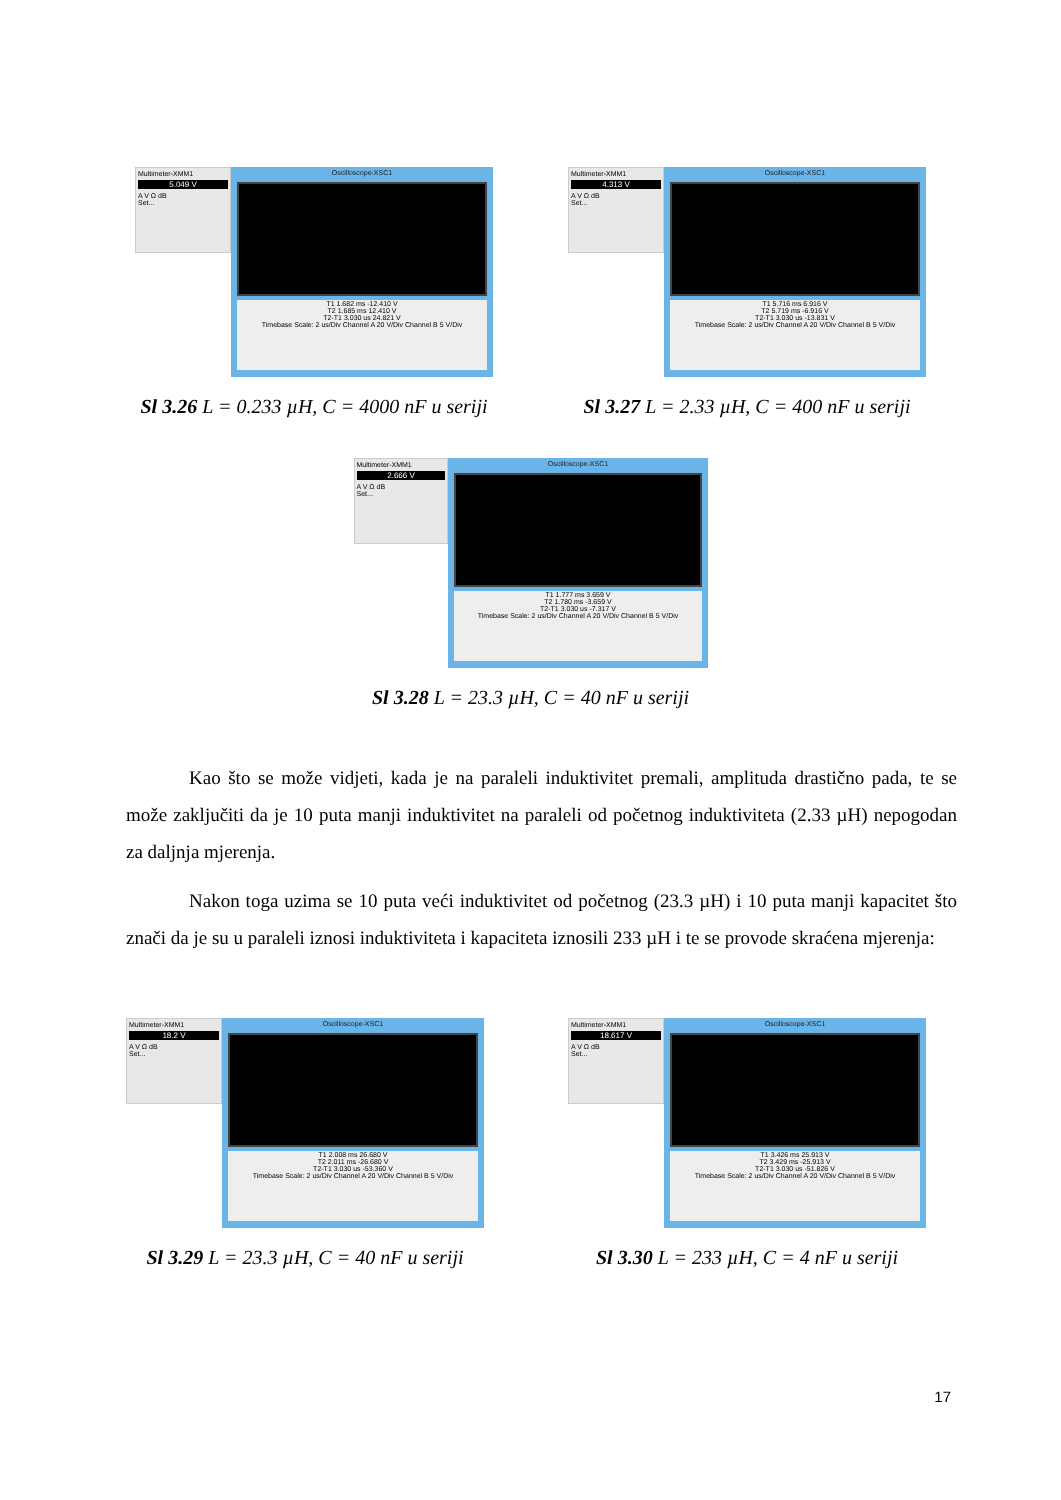Multimeter-XMM1
5.049 V
A V Ω dB
Set...
Oscilloscope-XSC1
T1 1.682 ms -12.410 V
T2 1.685 ms 12.410 V
T2-T1 3.030 us 24.821 V
Timebase Scale: 2 us/Div Channel A 20 V/Div Channel B 5 V/Div
Sl 3.26 L = 0.233 µH, C = 4000 nF u seriji
Multimeter-XMM1
4.313 V
A V Ω dB
Set...
Oscilloscope-XSC1
T1 5.716 ms 6.916 V
T2 5.719 ms -6.916 V
T2-T1 3.030 us -13.831 V
Timebase Scale: 2 us/Div Channel A 20 V/Div Channel B 5 V/Div
Sl 3.27 L = 2.33 µH, C = 400 nF u seriji
Multimeter-XMM1
2.666 V
A V Ω dB
Set...
Oscilloscope-XSC1
T1 1.777 ms 3.659 V
T2 1.780 ms -3.659 V
T2-T1 3.030 us -7.317 V
Timebase Scale: 2 us/Div Channel A 20 V/Div Channel B 5 V/Div
Sl 3.28 L = 23.3 µH, C = 40 nF u seriji
Kao što se može vidjeti, kada je na paraleli induktivitet premali, amplituda drastično pada, te se može zaključiti da je 10 puta manji induktivitet na paraleli od početnog induktiviteta (2.33 µH) nepogodan za daljnja mjerenja.
Nakon toga uzima se 10 puta veći induktivitet od početnog (23.3 µH) i 10 puta manji kapacitet što znači da je su u paraleli iznosi induktiviteta i kapaciteta iznosili 233 µH i te se provode skraćena mjerenja:
Multimeter-XMM1
18.2 V
A V Ω dB
Set...
Oscilloscope-XSC1
T1 2.008 ms 26.680 V
T2 2.011 ms -26.680 V
T2-T1 3.030 us -53.360 V
Timebase Scale: 2 us/Div Channel A 20 V/Div Channel B 5 V/Div
Sl 3.29 L = 23.3 µH, C = 40 nF u seriji
Multimeter-XMM1
18.617 V
A V Ω dB
Set...
Oscilloscope-XSC1
T1 3.426 ms 25.913 V
T2 3.429 ms -25.913 V
T2-T1 3.030 us -51.826 V
Timebase Scale: 2 us/Div Channel A 20 V/Div Channel B 5 V/Div
Sl 3.30 L = 233 µH, C = 4 nF u seriji
17